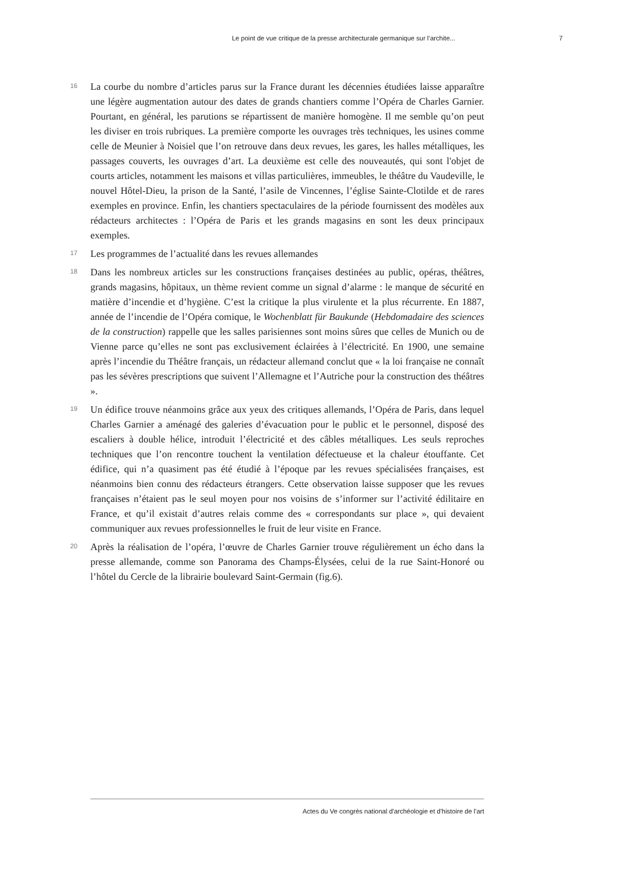Le point de vue critique de la presse architecturale germanique sur l’archite... 7
16
La courbe du nombre d’articles parus sur la France durant les décennies étudiées laisse apparaître une légère augmentation autour des dates de grands chantiers comme l’Opéra de Charles Garnier. Pourtant, en général, les parutions se répartissent de manière homogène. Il me semble qu’on peut les diviser en trois rubriques. La première comporte les ouvrages très techniques, les usines comme celle de Meunier à Noisiel que l’on retrouve dans deux revues, les gares, les halles métalliques, les passages couverts, les ouvrages d’art. La deuxième est celle des nouveautés, qui sont l'objet de courts articles, notamment les maisons et villas particulières, immeubles, le théâtre du Vaudeville, le nouvel Hôtel-Dieu, la prison de la Santé, l’asile de Vincennes, l’église Sainte-Clotilde et de rares exemples en province. Enfin, les chantiers spectaculaires de la période fournissent des modèles aux rédacteurs architectes : l’Opéra de Paris et les grands magasins en sont les deux principaux exemples.
17
Les programmes de l’actualité dans les revues allemandes
18
Dans les nombreux articles sur les constructions françaises destinées au public, opéras, théâtres, grands magasins, hôpitaux, un thème revient comme un signal d’alarme : le manque de sécurité en matière d’incendie et d’hygiène. C’est la critique la plus virulente et la plus récurrente. En 1887, année de l’incendie de l’Opéra comique, le Wochenblatt für Baukunde (Hebdomadaire des sciences de la construction) rappelle que les salles parisiennes sont moins sûres que celles de Munich ou de Vienne parce qu’elles ne sont pas exclusivement éclairées à l’électricité. En 1900, une semaine après l’incendie du Théâtre français, un rédacteur allemand conclut que « la loi française ne connaît pas les sévères prescriptions que suivent l’Allemagne et l’Autriche pour la construction des théâtres ».
19
Un édifice trouve néanmoins grâce aux yeux des critiques allemands, l’Opéra de Paris, dans lequel Charles Garnier a aménagé des galeries d’évacuation pour le public et le personnel, disposé des escaliers à double hélice, introduit l’électricité et des câbles métalliques. Les seuls reproches techniques que l’on rencontre touchent la ventilation défectueuse et la chaleur étouffante. Cet édifice, qui n’a quasiment pas été étudié à l’époque par les revues spécialisées françaises, est néanmoins bien connu des rédacteurs étrangers. Cette observation laisse supposer que les revues françaises n’étaient pas le seul moyen pour nos voisins de s’informer sur l’activité édilitaire en France, et qu’il existait d’autres relais comme des « correspondants sur place », qui devaient communiquer aux revues professionnelles le fruit de leur visite en France.
20
Après la réalisation de l’opéra, l’œuvre de Charles Garnier trouve régulièrement un écho dans la presse allemande, comme son Panorama des Champs-Élysées, celui de la rue Saint-Honoré ou l’hôtel du Cercle de la librairie boulevard Saint-Germain (fig.6).
Actes du Ve congrès national d'archéologie et d'histoire de l'art